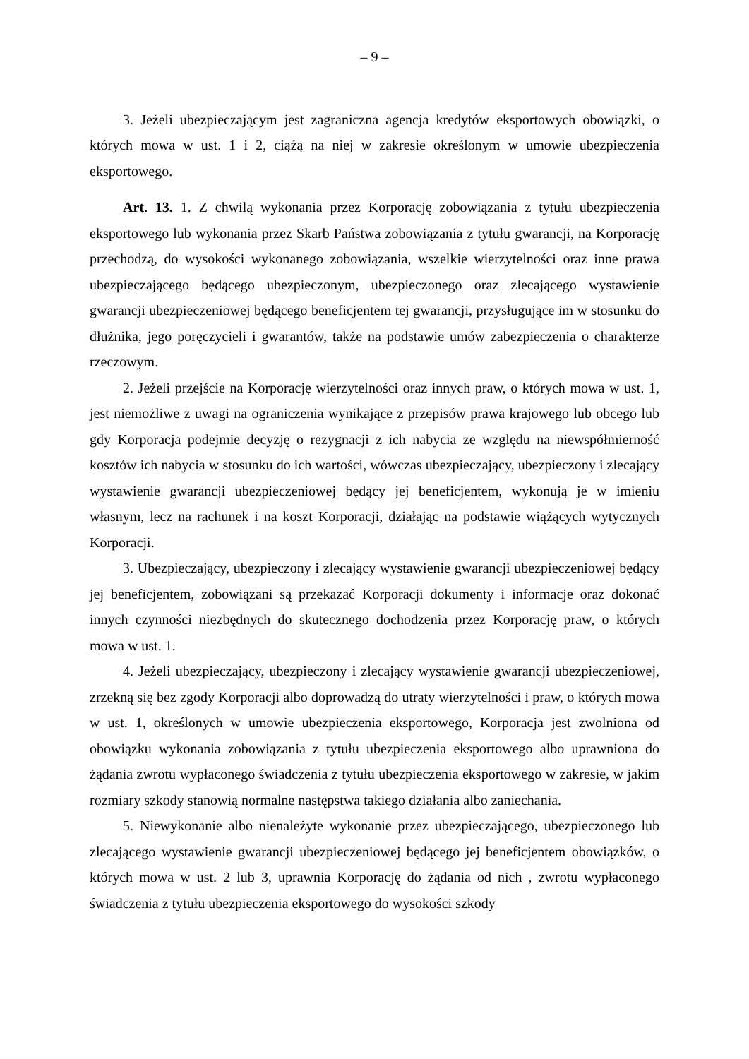– 9 –
3. Jeżeli ubezpieczającym jest zagraniczna agencja kredytów eksportowych obowiązki, o których mowa w ust. 1 i 2, ciążą na niej w zakresie określonym w umowie ubezpieczenia eksportowego.
Art. 13. 1. Z chwilą wykonania przez Korporację zobowiązania z tytułu ubezpieczenia eksportowego lub wykonania przez Skarb Państwa zobowiązania z tytułu gwarancji, na Korporację przechodzą, do wysokości wykonanego zobowiązania, wszelkie wierzytelności oraz inne prawa ubezpieczającego będącego ubezpieczonym, ubezpieczonego oraz zlecającego wystawienie gwarancji ubezpieczeniowej będącego beneficjentem tej gwarancji, przysługujące im w stosunku do dłużnika, jego poręczycieli i gwarantów, także na podstawie umów zabezpieczenia o charakterze rzeczowym.
2. Jeżeli przejście na Korporację wierzytelności oraz innych praw, o których mowa w ust. 1, jest niemożliwe z uwagi na ograniczenia wynikające z przepisów prawa krajowego lub obcego lub gdy Korporacja podejmie decyzję o rezygnacji z ich nabycia ze względu na niewspółmierność kosztów ich nabycia w stosunku do ich wartości, wówczas ubezpieczający, ubezpieczony i zlecający wystawienie gwarancji ubezpieczeniowej będący jej beneficjentem, wykonują je w imieniu własnym, lecz na rachunek i na koszt Korporacji, działając na podstawie wiążących wytycznych Korporacji.
3. Ubezpieczający, ubezpieczony i zlecający wystawienie gwarancji ubezpieczeniowej będący jej beneficjentem, zobowiązani są przekazać Korporacji dokumenty i informacje oraz dokonać innych czynności niezbędnych do skutecznego dochodzenia przez Korporację praw, o których mowa w ust. 1.
4. Jeżeli ubezpieczający, ubezpieczony i zlecający wystawienie gwarancji ubezpieczeniowej, zrzekną się bez zgody Korporacji albo doprowadzą do utraty wierzytelności i praw, o których mowa w ust. 1, określonych w umowie ubezpieczenia eksportowego, Korporacja jest zwolniona od obowiązku wykonania zobowiązania z tytułu ubezpieczenia eksportowego albo uprawniona do żądania zwrotu wypłaconego świadczenia z tytułu ubezpieczenia eksportowego w zakresie, w jakim rozmiary szkody stanowią normalne następstwa takiego działania albo zaniechania.
5. Niewykonanie albo nienależyte wykonanie przez ubezpieczającego, ubezpieczonego lub zlecającego wystawienie gwarancji ubezpieczeniowej będącego jej beneficjentem obowiązków, o których mowa w ust. 2 lub 3, uprawnia Korporację do żądania od nich , zwrotu wypłaconego świadczenia z tytułu ubezpieczenia eksportowego do wysokości szkody